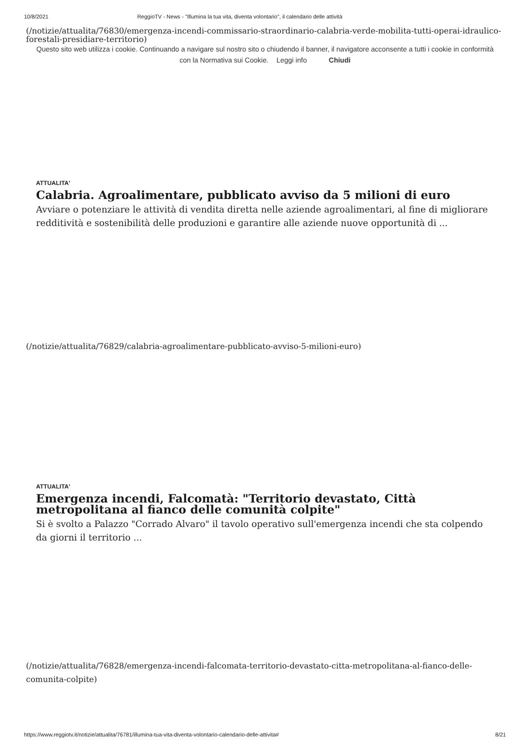10/8/2021 ReggioTV - News - "Illumina la tua vita, diventa volontario", il calendario delle attività
(/notizie/attualita/76830/emergenza-incendi-commissario-straordinario-calabria-verde-mobilita-tutti-operai-idraulico-forestali-presidiare-territorio)
Questo sito web utilizza i cookie. Continuando a navigare sul nostro sito o chiudendo il banner, il navigatore acconsente a tutti i cookie in conformità con la Normativa sui Cookie. Leggi info Chiudi
ATTUALITA'
Calabria. Agroalimentare, pubblicato avviso da 5 milioni di euro
Avviare o potenziare le attività di vendita diretta nelle aziende agroalimentari, al fine di migliorare redditività e sostenibilità delle produzioni e garantire alle aziende nuove opportunità di ...
(/notizie/attualita/76829/calabria-agroalimentare-pubblicato-avviso-5-milioni-euro)
ATTUALITA'
Emergenza incendi, Falcomatà: "Territorio devastato, Città metropolitana al fianco delle comunità colpite"
Si è svolto a Palazzo "Corrado Alvaro" il tavolo operativo sull'emergenza incendi che sta colpendo da giorni il territorio ...
(/notizie/attualita/76828/emergenza-incendi-falcomata-territorio-devastato-citta-metropolitana-al-fianco-delle-comunita-colpite)
https://www.reggiotv.it/notizie/attualita/76781/illumina-tua-vita-diventa-volontario-calendario-delle-attivita# 8/21